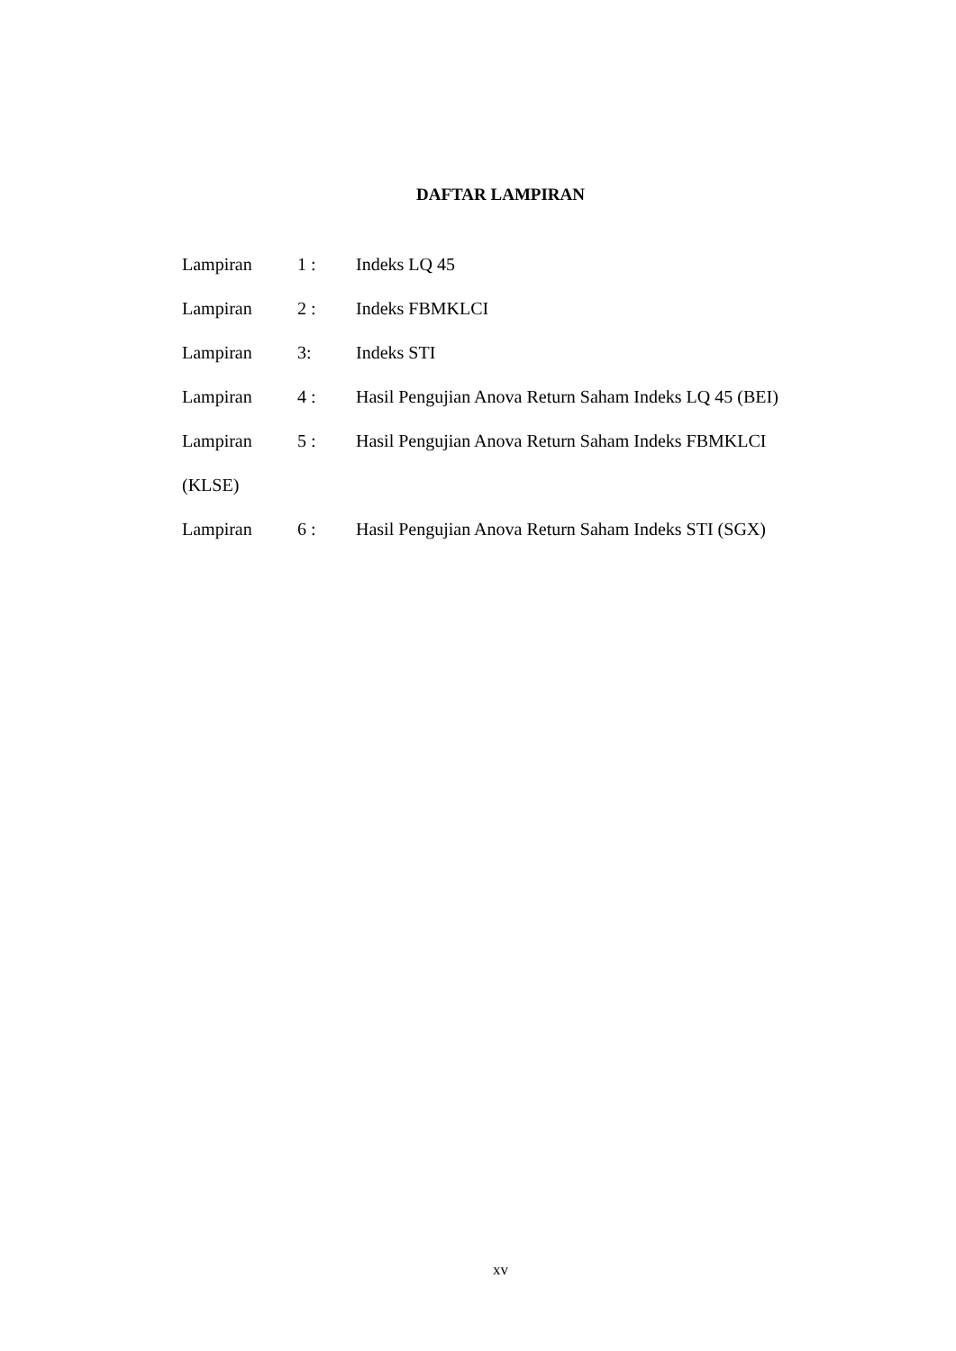DAFTAR LAMPIRAN
Lampiran 1 : Indeks LQ 45
Lampiran 2 : Indeks FBMKLCI
Lampiran 3: Indeks STI
Lampiran 4 : Hasil Pengujian Anova Return Saham Indeks LQ 45 (BEI)
Lampiran 5 : Hasil Pengujian Anova Return Saham Indeks FBMKLCI
(KLSE)
Lampiran 6 : Hasil Pengujian Anova Return Saham Indeks STI (SGX)
xv